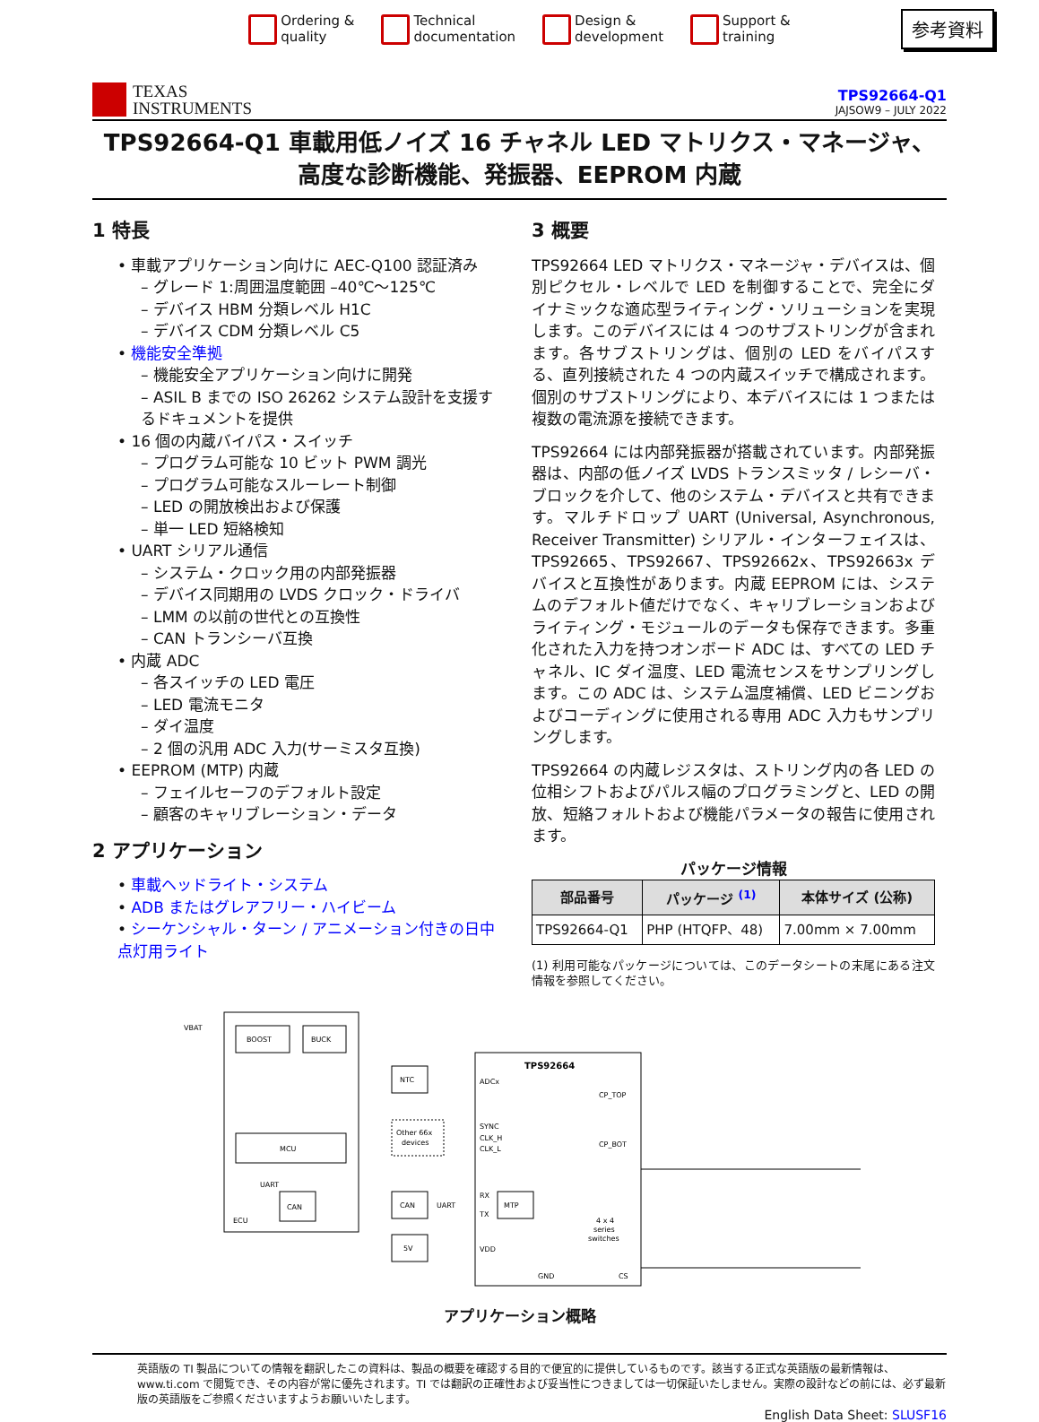Ordering &
quality
Technical
documentation
Design &
development
Support &
training
参考資料
TEXAS
INSTRUMENTS
TPS92664-Q1
JAJSOW9 – JULY 2022
TPS92664-Q1 車載用低ノイズ 16 チャネル LED マトリクス・マネージャ、高度な診断機能、発振器、EEPROM 内蔵
1 特長
• 車載アプリケーション向けに AEC-Q100 認証済み
– グレード 1:周囲温度範囲 –40℃～125℃
– デバイス HBM 分類レベル H1C
– デバイス CDM 分類レベル C5
• 機能安全準拠
– 機能安全アプリケーション向けに開発
– ASIL B までの ISO 26262 システム設計を支援するドキュメントを提供
• 16 個の内蔵バイパス・スイッチ
– プログラム可能な 10 ビット PWM 調光
– プログラム可能なスルーレート制御
– LED の開放検出および保護
– 単一 LED 短絡検知
• UART シリアル通信
– システム・クロック用の内部発振器
– デバイス同期用の LVDS クロック・ドライバ
– LMM の以前の世代との互換性
– CAN トランシーバ互換
• 内蔵 ADC
– 各スイッチの LED 電圧
– LED 電流モニタ
– ダイ温度
– 2 個の汎用 ADC 入力(サーミスタ互換)
• EEPROM (MTP) 内蔵
– フェイルセーフのデフォルト設定
– 顧客のキャリブレーション・データ
2 アプリケーション
• 車載ヘッドライト・システム
• ADB またはグレアフリー・ハイビーム
• シーケンシャル・ターン / アニメーション付きの日中点灯用ライト
3 概要
TPS92664 LED マトリクス・マネージャ・デバイスは、個別ピクセル・レベルで LED を制御することで、完全にダイナミックな適応型ライティング・ソリューションを実現します。このデバイスには 4 つのサブストリングが含まれます。各サブストリングは、個別の LED をバイパスする、直列接続された 4 つの内蔵スイッチで構成されます。個別のサブストリングにより、本デバイスには 1 つまたは複数の電流源を接続できます。
TPS92664 には内部発振器が搭載されています。内部発振器は、内部の低ノイズ LVDS トランスミッタ / レシーバ・ブロックを介して、他のシステム・デバイスと共有できます。マルチドロップ UART (Universal, Asynchronous, Receiver Transmitter) シリアル・インターフェイスは、TPS92665、TPS92667、TPS92662x、TPS92663x デバイスと互換性があります。内蔵 EEPROM には、システムのデフォルト値だけでなく、キャリブレーションおよびライティング・モジュールのデータも保存できます。多重化された入力を持つオンボード ADC は、すべての LED チャネル、IC ダイ温度、LED 電流センスをサンプリングします。この ADC は、システム温度補償、LED ビニングおよびコーディングに使用される専用 ADC 入力もサンプリングします。
TPS92664 の内蔵レジスタは、ストリング内の各 LED の位相シフトおよびパルス幅のプログラミングと、LED の開放、短絡フォルトおよび機能パラメータの報告に使用されます。
パッケージ情報
| 部品番号 | パッケージ <sup>(1)</sup> | 本体サイズ (公称) |
| --- | --- | --- |
| TPS92664-Q1 | PHP (HTQFP、48) | 7.00mm × 7.00mm |
(1) 利用可能なパッケージについては、このデータシートの末尾にある注文情報を参照してください。
BOOST
BUCK
MCU
CAN
VBAT
UART
ECU
NTC
Other 66x
devices
CAN
UART
5V
TPS92664
ADCx
CP_TOP
SYNC
CLK_H
CLK_L
CP_BOT
RX
TX
MTP
4 x 4
series
switches
VDD
GND
CS
.....
.....
.....
アプリケーション概略
英語版の TI 製品についての情報を翻訳したこの資料は、製品の概要を確認する目的で便宜的に提供しているものです。該当する正式な英語版の最新情報は、www.ti.com で閲覧でき、その内容が常に優先されます。TI では翻訳の正確性および妥当性につきましては一切保証いたしません。実際の設計などの前には、必ず最新版の英語版をご参照くださいますようお願いいたします。
English Data Sheet: SLUSF16